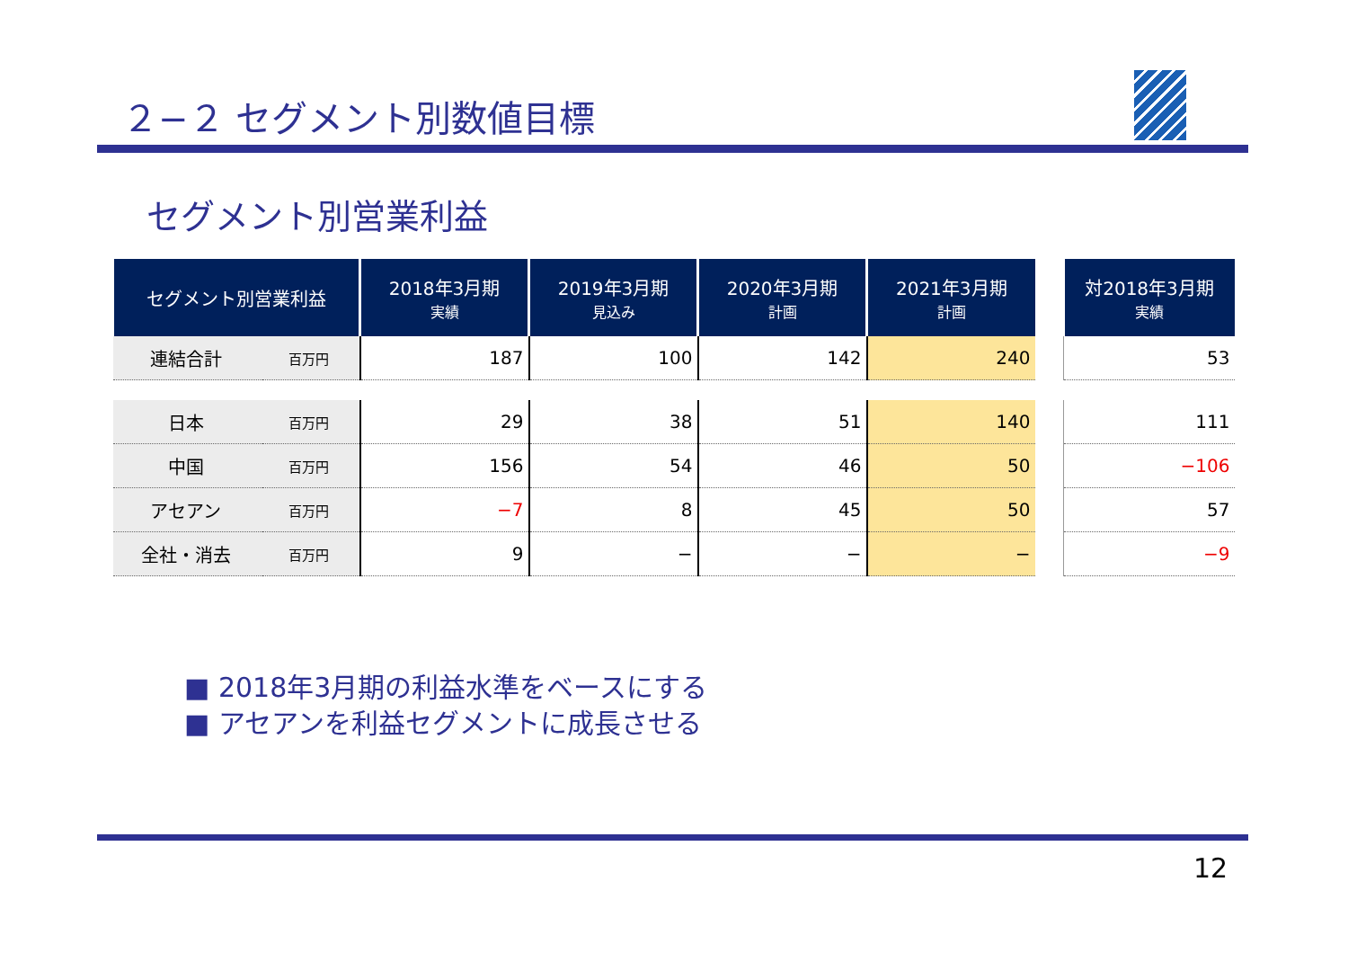２−２ セグメント別数値目標
セグメント別営業利益
| セグメント別営業利益 | | 2018年3月期 実績 | 2019年3月期 見込み | 2020年3月期 計画 | 2021年3月期 計画 | | 対2018年3月期 実績 |
| 連結合計 | 百万円 | 187 | 100 | 142 | 240 | | 53 |
| 日本 | 百万円 | 29 | 38 | 51 | 140 | | 111 |
| 中国 | 百万円 | 156 | 54 | 46 | 50 | | −106 |
| アセアン | 百万円 | −7 | 8 | 45 | 50 | | 57 |
| 全社・消去 | 百万円 | 9 | − | − | − | | −9 |
■ 2018年3月期の利益水準をベースにする
■ アセアンを利益セグメントに成長させる
12